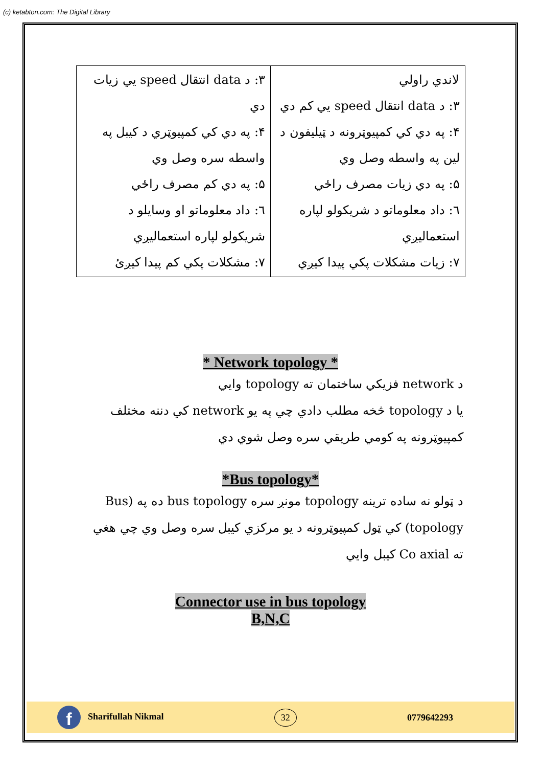(c) ketabton.com: The Digital Library
| لاندي راولي ۳: د data انتقال speed یي کم دي ۴: په دي کي کمپیوټرونه د ټیلیفون د لین په واسطه وصل وي ۵: په دي زیات مصرف راځي ٦: داد معلوماتو د شریکولو لپاره استعمالیږي ۷: زیات مشکلات پکي پیدا کیږي | ۳: د data انتقال speed یي زیات دي ۴: په دي کي کمپیوټري د کیبل په واسطه سره وصل وي ۵: په دي کم مصرف راځي ٦: داد معلوماتو او وسایلو د شریکولو لپاره استعمالیږي ۷: مشکلات پکي کم پیدا کیږئ |
* Network topology *
د network فزیکي ساختمان ته topology وایي
یا د topology څخه مطلب دادي چي په یو network کي دننه مختلف کمپیوټرونه په کومي طریقي سره وصل شوي دي
*Bus topology*
د ټولو نه ساده ترینه topology مونږ سره bus topology ده په (Bus topology) کي ټول کمپیوټرونه د یو مرکزي کیبل سره وصل وي چي هغي ته Co axial کیبل وایي
Connector use in bus topology
B,N,C
f Sharifullah Nikmal
32
0779642293